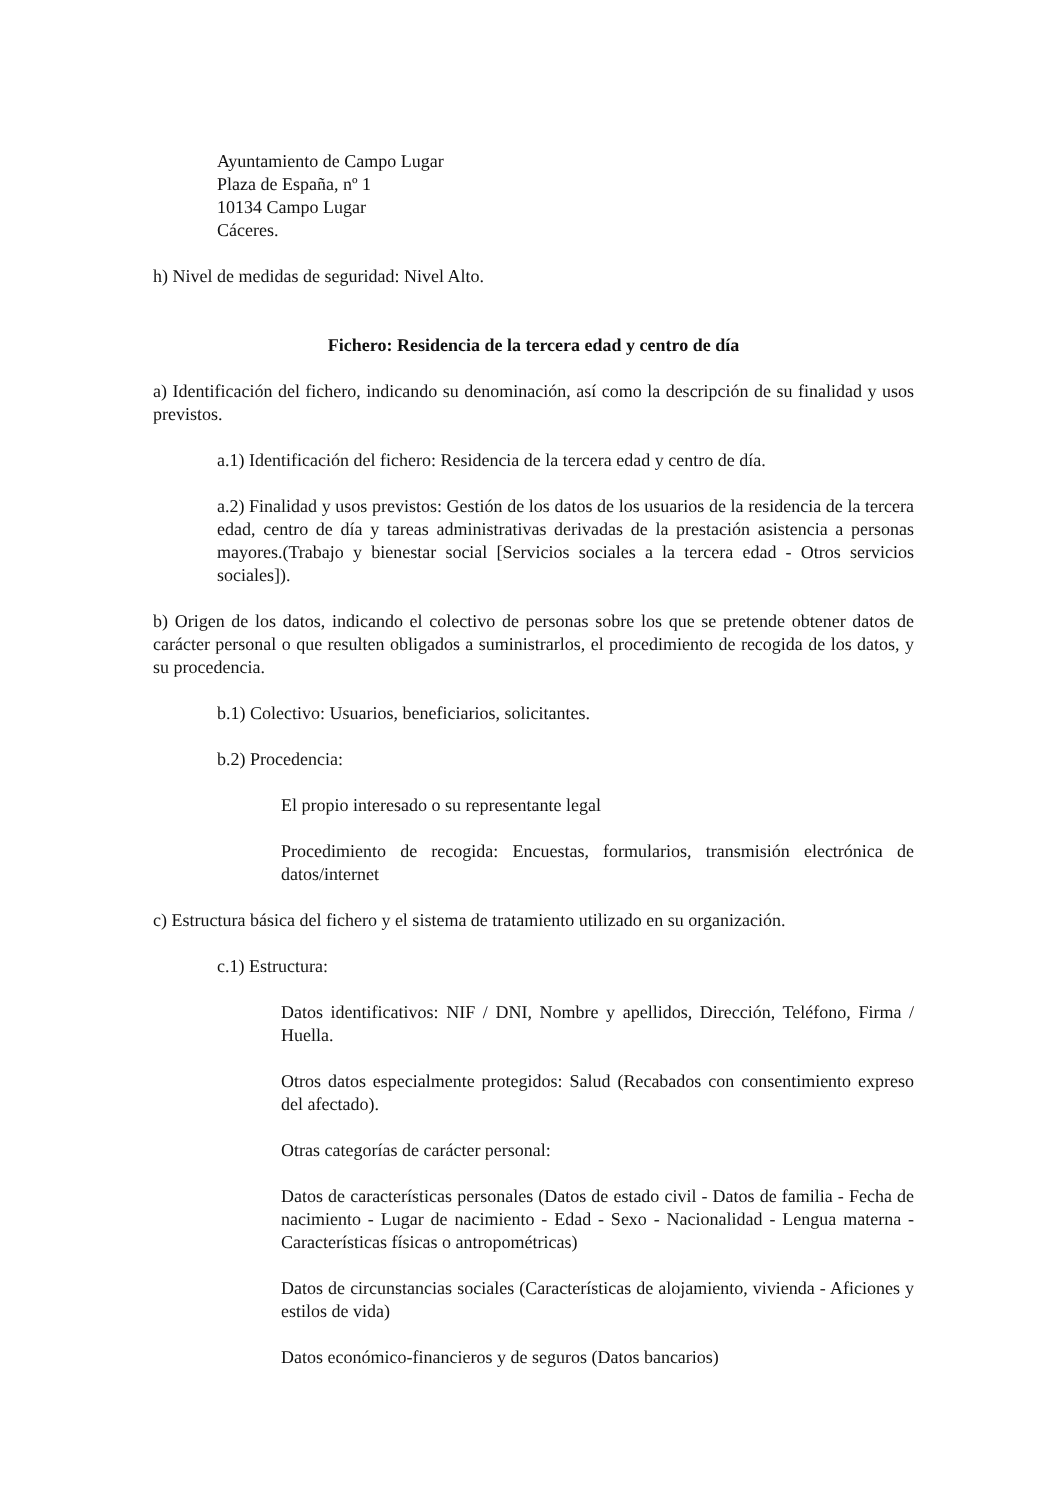Ayuntamiento de Campo Lugar
Plaza de España, nº 1
10134 Campo Lugar
Cáceres.
h) Nivel de medidas de seguridad: Nivel Alto.
Fichero: Residencia de la tercera edad y centro de día
a) Identificación del fichero, indicando su denominación, así como la descripción de su finalidad y usos previstos.
a.1) Identificación del fichero: Residencia de la tercera edad y centro de día.
a.2) Finalidad y usos previstos: Gestión de los datos de los usuarios de la residencia de la tercera edad, centro de día y tareas administrativas derivadas de la prestación asistencia a personas mayores.(Trabajo y bienestar social [Servicios sociales a la tercera edad - Otros servicios sociales]).
b) Origen de los datos, indicando el colectivo de personas sobre los que se pretende obtener datos de carácter personal o que resulten obligados a suministrarlos, el procedimiento de recogida de los datos, y su procedencia.
b.1) Colectivo: Usuarios, beneficiarios, solicitantes.
b.2) Procedencia:
El propio interesado o su representante legal
Procedimiento de recogida: Encuestas, formularios, transmisión electrónica de datos/internet
c) Estructura básica del fichero y el sistema de tratamiento utilizado en su organización.
c.1) Estructura:
Datos identificativos: NIF / DNI, Nombre y apellidos, Dirección, Teléfono, Firma / Huella.
Otros datos especialmente protegidos: Salud (Recabados con consentimiento expreso del afectado).
Otras categorías de carácter personal:
Datos de características personales (Datos de estado civil - Datos de familia - Fecha de nacimiento - Lugar de nacimiento - Edad - Sexo - Nacionalidad - Lengua materna - Características físicas o antropométricas)
Datos de circunstancias sociales (Características de alojamiento, vivienda - Aficiones y estilos de vida)
Datos económico-financieros y de seguros (Datos bancarios)